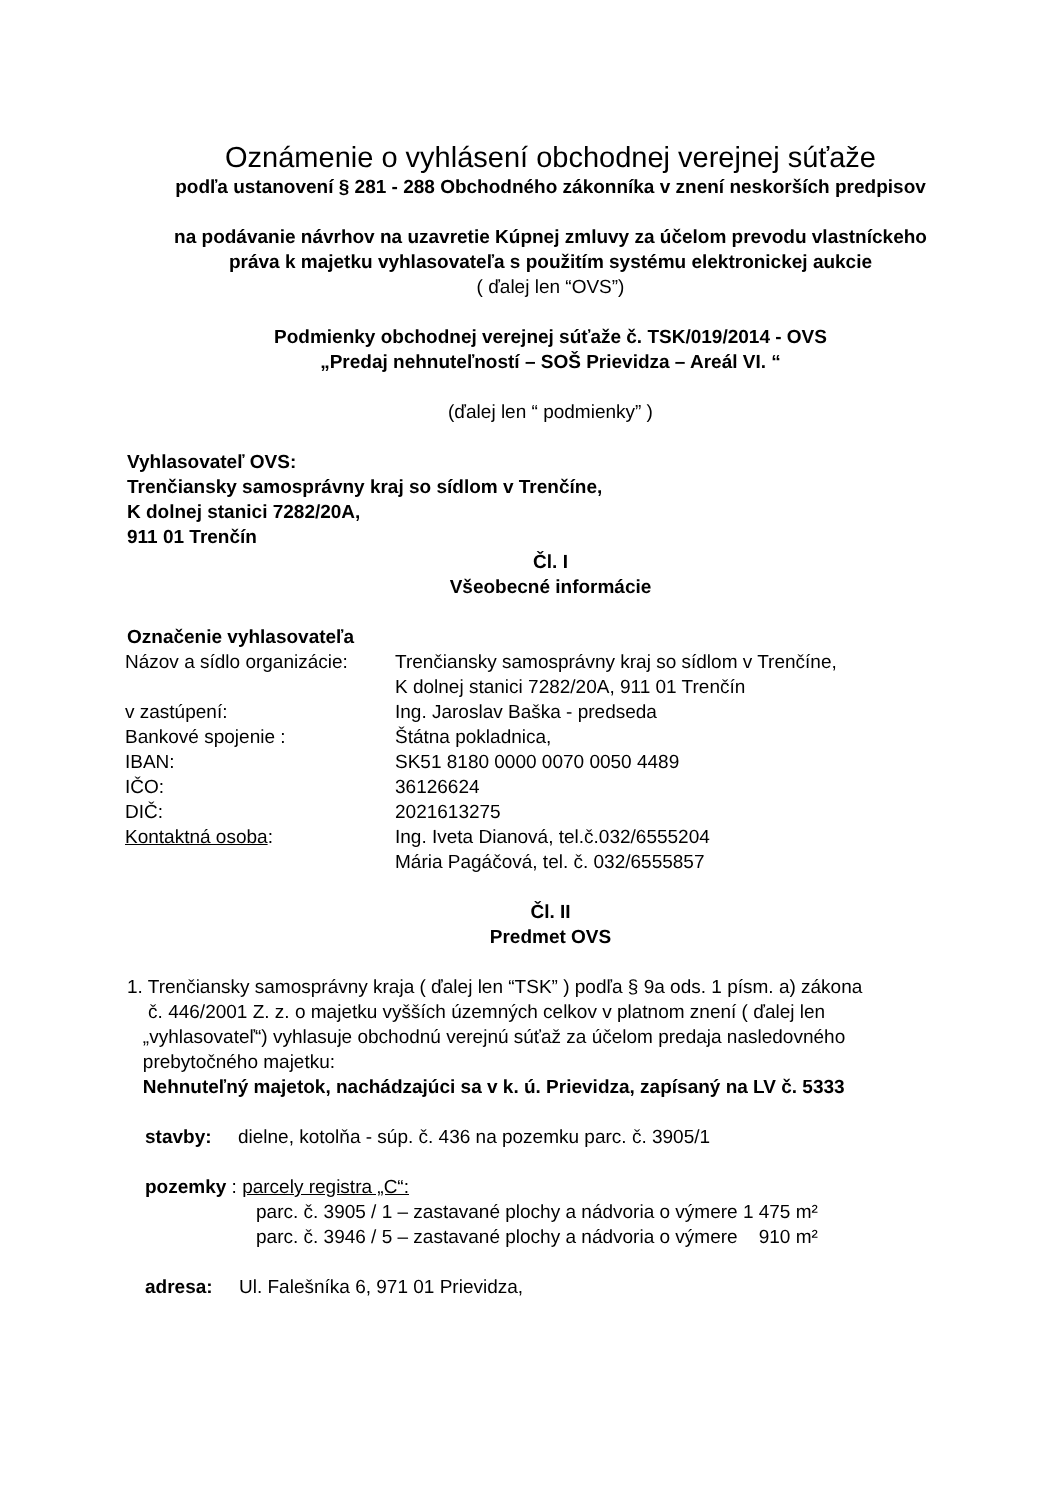Oznámenie o vyhlásení obchodnej verejnej súťaže
podľa ustanovení § 281 - 288 Obchodného zákonníka v znení neskorších predpisov
na podávanie návrhov na uzavretie Kúpnej zmluvy za účelom prevodu vlastníckeho
práva k majetku vyhlasovateľa s použitím systému elektronickej aukcie
( ďalej len “OVS”)
Podmienky obchodnej verejnej súťaže č. TSK/019/2014 - OVS
„Predaj nehnuteľností – SOŠ Prievidza – Areál VI. “
(ďalej len “ podmienky” )
Vyhlasovateľ OVS:
Trenčiansky samosprávny kraj so sídlom v Trenčíne,
K dolnej stanici 7282/20A,
911 01 Trenčín
Čl. I
Všeobecné informácie
Označenie vyhlasovateľa
| Názov a sídlo organizácie: | Trenčiansky samosprávny kraj so sídlom v Trenčíne, K dolnej stanici 7282/20A, 911 01 Trenčín |
| v zastúpení: | Ing. Jaroslav Baška - predseda |
| Bankové spojenie : | Štátna pokladnica, |
| IBAN: | SK51 8180 0000 0070 0050 4489 |
| IČO: | 36126624 |
| DIČ: | 2021613275 |
| Kontaktná osoba : | Ing. Iveta Dianová, tel.č.032/6555204 Mária Pagáčová, tel. č. 032/6555857 |
Čl. II
Predmet OVS
1. Trenčiansky samosprávny kraja ( ďalej len “TSK” ) podľa § 9a ods. 1 písm. a) zákona
č. 446/2001 Z. z. o majetku vyšších územných celkov v platnom znení ( ďalej len
„vyhlasovateľ“) vyhlasuje obchodnú verejnú súťaž za účelom predaja nasledovného
prebytočného majetku:
Nehnuteľný majetok, nachádzajúci sa v k. ú. Prievidza, zapísaný na LV č. 5333
stavby: dielne, kotolňa - súp. č. 436 na pozemku parc. č. 3905/1
pozemky : parcely registra „C“:
parc. č. 3905 / 1 – zastavané plochy a nádvoria o výmere 1 475 m²
parc. č. 3946 / 5 – zastavané plochy a nádvoria o výmere 910 m²
adresa: Ul. Falešníka 6, 971 01 Prievidza,